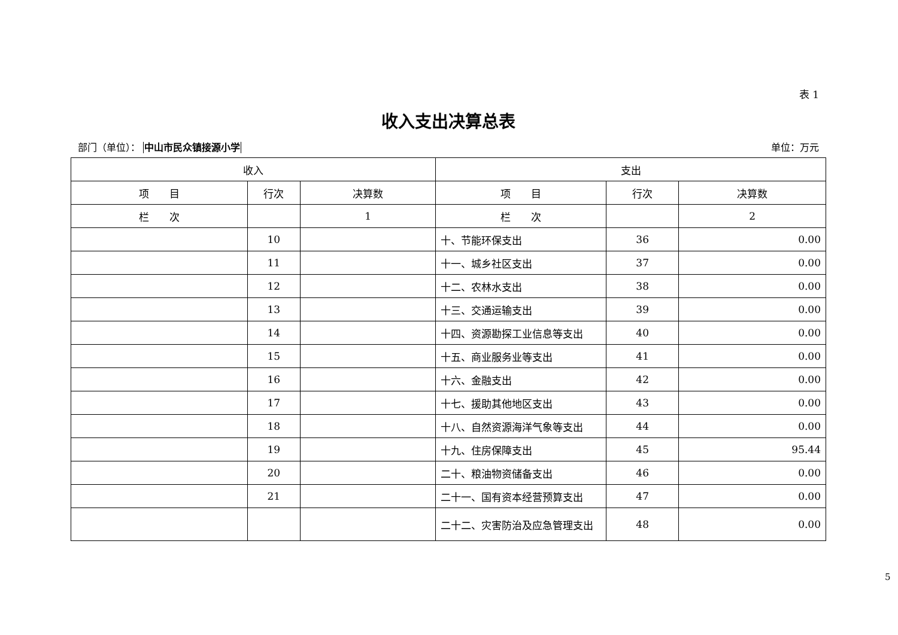表 1
收入支出决算总表
部门（单位）： 中山市民众镇接源小学 单位：万元
| 收入 | | | 支出 | | |
| --- | --- | --- | --- | --- | --- |
| 项 目 | 行次 | 决算数 | 项 目 | 行次 | 决算数 |
| 栏 次 | | 1 | 栏 次 | | 2 |
| | 10 | | 十、节能环保支出 | 36 | 0.00 |
| | 11 | | 十一、城乡社区支出 | 37 | 0.00 |
| | 12 | | 十二、农林水支出 | 38 | 0.00 |
| | 13 | | 十三、交通运输支出 | 39 | 0.00 |
| | 14 | | 十四、资源勘探工业信息等支出 | 40 | 0.00 |
| | 15 | | 十五、商业服务业等支出 | 41 | 0.00 |
| | 16 | | 十六、金融支出 | 42 | 0.00 |
| | 17 | | 十七、援助其他地区支出 | 43 | 0.00 |
| | 18 | | 十八、自然资源海洋气象等支出 | 44 | 0.00 |
| | 19 | | 十九、住房保障支出 | 45 | 95.44 |
| | 20 | | 二十、粮油物资储备支出 | 46 | 0.00 |
| | 21 | | 二十一、国有资本经营预算支出 | 47 | 0.00 |
| | | | 二十二、灾害防治及应急管理支出 | 48 | 0.00 |
5